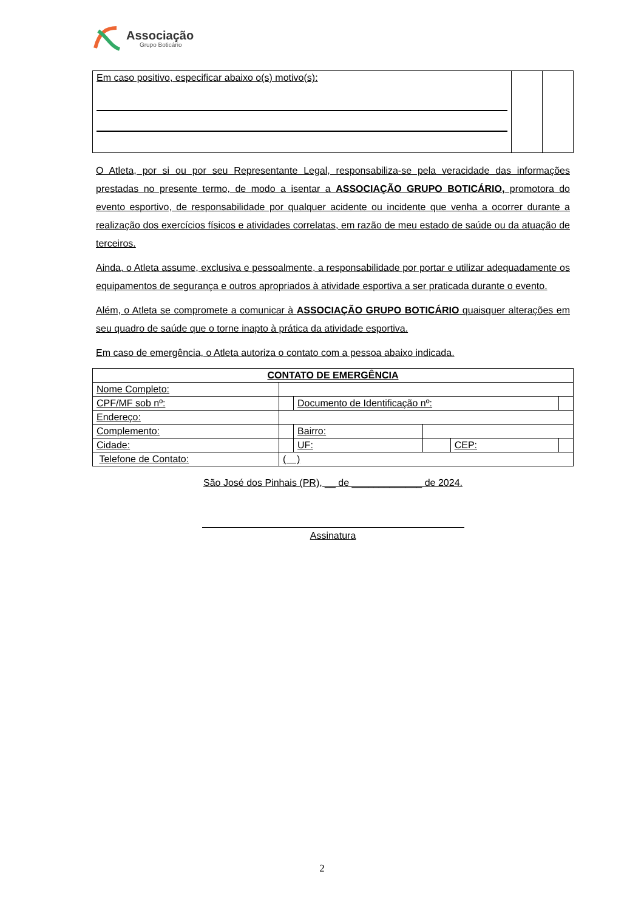Associação
Grupo Boticário
| Em caso positivo, especificar abaixo o(s) motivo(s): | | |
O Atleta, por si ou por seu Representante Legal, responsabiliza-se pela veracidade das informações prestadas no presente termo, de modo a isentar a ASSOCIAÇÃO GRUPO BOTICÁRIO, promotora do evento esportivo, de responsabilidade por qualquer acidente ou incidente que venha a ocorrer durante a realização dos exercícios físicos e atividades correlatas, em razão de meu estado de saúde ou da atuação de terceiros.
Ainda, o Atleta assume, exclusiva e pessoalmente, a responsabilidade por portar e utilizar adequadamente os equipamentos de segurança e outros apropriados à atividade esportiva a ser praticada durante o evento.
Além, o Atleta se compromete a comunicar à ASSOCIAÇÃO GRUPO BOTICÁRIO quaisquer alterações em seu quadro de saúde que o torne inapto à prática da atividade esportiva.
Em caso de emergência, o Atleta autoriza o contato com a pessoa abaixo indicada.
| CONTATO DE EMERGÊNCIA | | | | | | |
| Nome Completo: | | | | | | |
| CPF/MF sob nº: | | | Documento de Identificação nº: | | | |
| Endereço: | | | | | | |
| Complemento: | | | Bairro: | | | |
| Cidade: | | | UF: | | CEP: | |
| Telefone de Contato: | | ( ) | | | | |
São José dos Pinhais (PR), __ de _____________ de 2024.
Assinatura
2